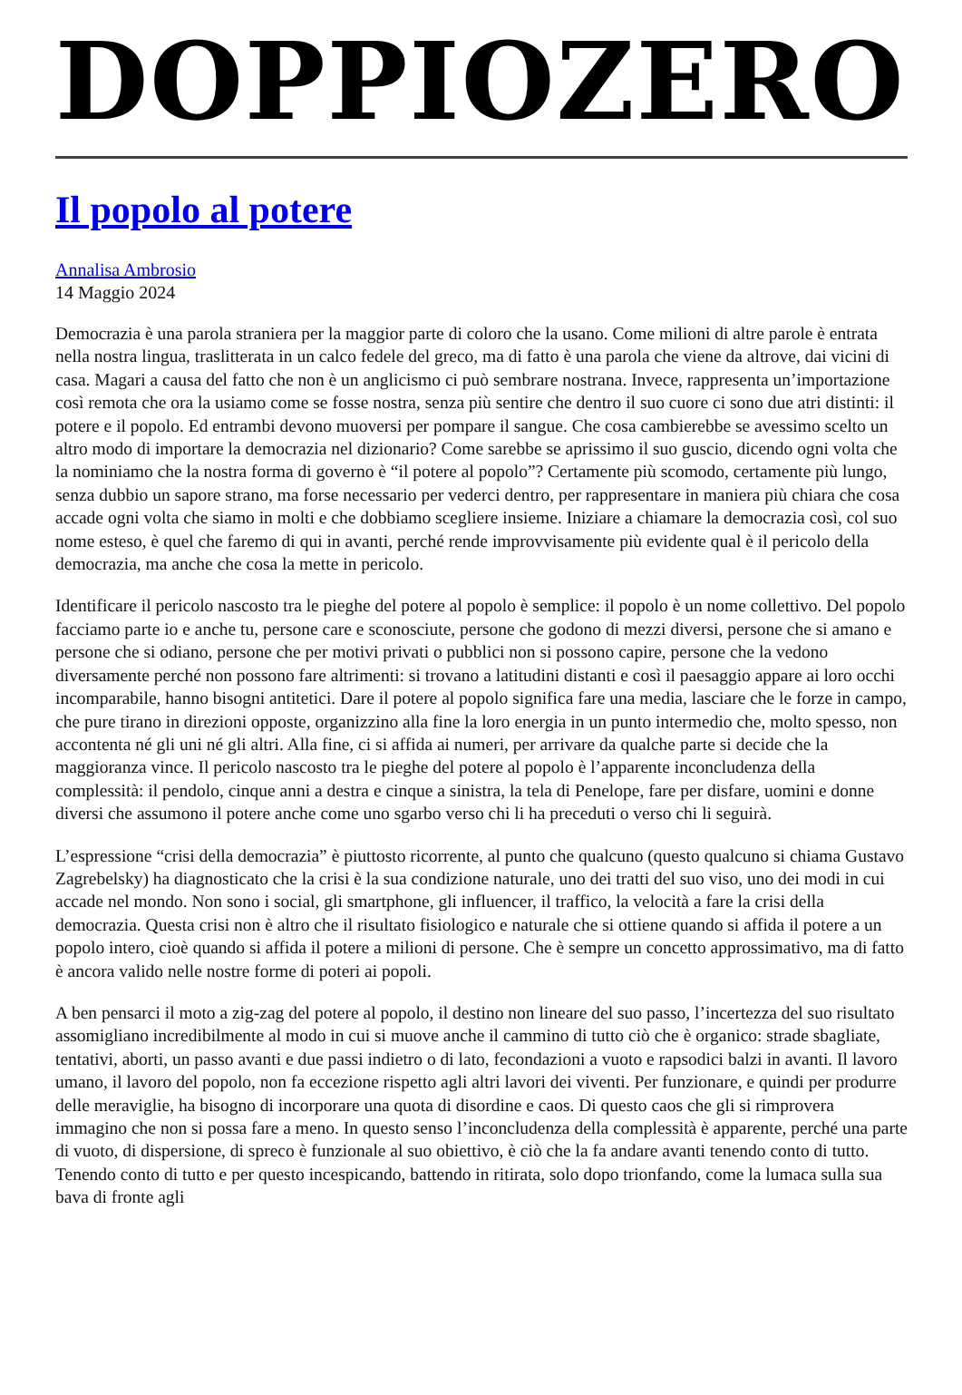DOPPIOZERO
Il popolo al potere
Annalisa Ambrosio
14 Maggio 2024
Democrazia è una parola straniera per la maggior parte di coloro che la usano. Come milioni di altre parole è entrata nella nostra lingua, traslitterata in un calco fedele del greco, ma di fatto è una parola che viene da altrove, dai vicini di casa. Magari a causa del fatto che non è un anglicismo ci può sembrare nostrana. Invece, rappresenta un’importazione così remota che ora la usiamo come se fosse nostra, senza più sentire che dentro il suo cuore ci sono due atri distinti: il potere e il popolo. Ed entrambi devono muoversi per pompare il sangue. Che cosa cambierebbe se avessimo scelto un altro modo di importare la democrazia nel dizionario? Come sarebbe se aprissimo il suo guscio, dicendo ogni volta che la nominiamo che la nostra forma di governo è “il potere al popolo”? Certamente più scomodo, certamente più lungo, senza dubbio un sapore strano, ma forse necessario per vederci dentro, per rappresentare in maniera più chiara che cosa accade ogni volta che siamo in molti e che dobbiamo scegliere insieme. Iniziare a chiamare la democrazia così, col suo nome esteso, è quel che faremo di qui in avanti, perché rende improvvisamente più evidente qual è il pericolo della democrazia, ma anche che cosa la mette in pericolo.
Identificare il pericolo nascosto tra le pieghe del potere al popolo è semplice: il popolo è un nome collettivo. Del popolo facciamo parte io e anche tu, persone care e sconosciute, persone che godono di mezzi diversi, persone che si amano e persone che si odiano, persone che per motivi privati o pubblici non si possono capire, persone che la vedono diversamente perché non possono fare altrimenti: si trovano a latitudini distanti e così il paesaggio appare ai loro occhi incomparabile, hanno bisogni antitetici. Dare il potere al popolo significa fare una media, lasciare che le forze in campo, che pure tirano in direzioni opposte, organizzino alla fine la loro energia in un punto intermedio che, molto spesso, non accontenta né gli uni né gli altri. Alla fine, ci si affida ai numeri, per arrivare da qualche parte si decide che la maggioranza vince. Il pericolo nascosto tra le pieghe del potere al popolo è l’apparente inconcludenza della complessità: il pendolo, cinque anni a destra e cinque a sinistra, la tela di Penelope, fare per disfare, uomini e donne diversi che assumono il potere anche come uno sgarbo verso chi li ha preceduti o verso chi li seguirà.
L’espressione “crisi della democrazia” è piuttosto ricorrente, al punto che qualcuno (questo qualcuno si chiama Gustavo Zagrebelsky) ha diagnosticato che la crisi è la sua condizione naturale, uno dei tratti del suo viso, uno dei modi in cui accade nel mondo. Non sono i social, gli smartphone, gli influencer, il traffico, la velocità a fare la crisi della democrazia. Questa crisi non è altro che il risultato fisiologico e naturale che si ottiene quando si affida il potere a un popolo intero, cioè quando si affida il potere a milioni di persone. Che è sempre un concetto approssimativo, ma di fatto è ancora valido nelle nostre forme di poteri ai popoli.
A ben pensarci il moto a zig-zag del potere al popolo, il destino non lineare del suo passo, l’incertezza del suo risultato assomigliano incredibilmente al modo in cui si muove anche il cammino di tutto ciò che è organico: strade sbagliate, tentativi, aborti, un passo avanti e due passi indietro o di lato, fecondazioni a vuoto e rapsodici balzi in avanti. Il lavoro umano, il lavoro del popolo, non fa eccezione rispetto agli altri lavori dei viventi. Per funzionare, e quindi per produrre delle meraviglie, ha bisogno di incorporare una quota di disordine e caos. Di questo caos che gli si rimprovera immagino che non si possa fare a meno. In questo senso l’inconcludenza della complessità è apparente, perché una parte di vuoto, di dispersione, di spreco è funzionale al suo obiettivo, è ciò che la fa andare avanti tenendo conto di tutto. Tenendo conto di tutto e per questo incespicando, battendo in ritirata, solo dopo trionfando, come la lumaca sulla sua bava di fronte agli